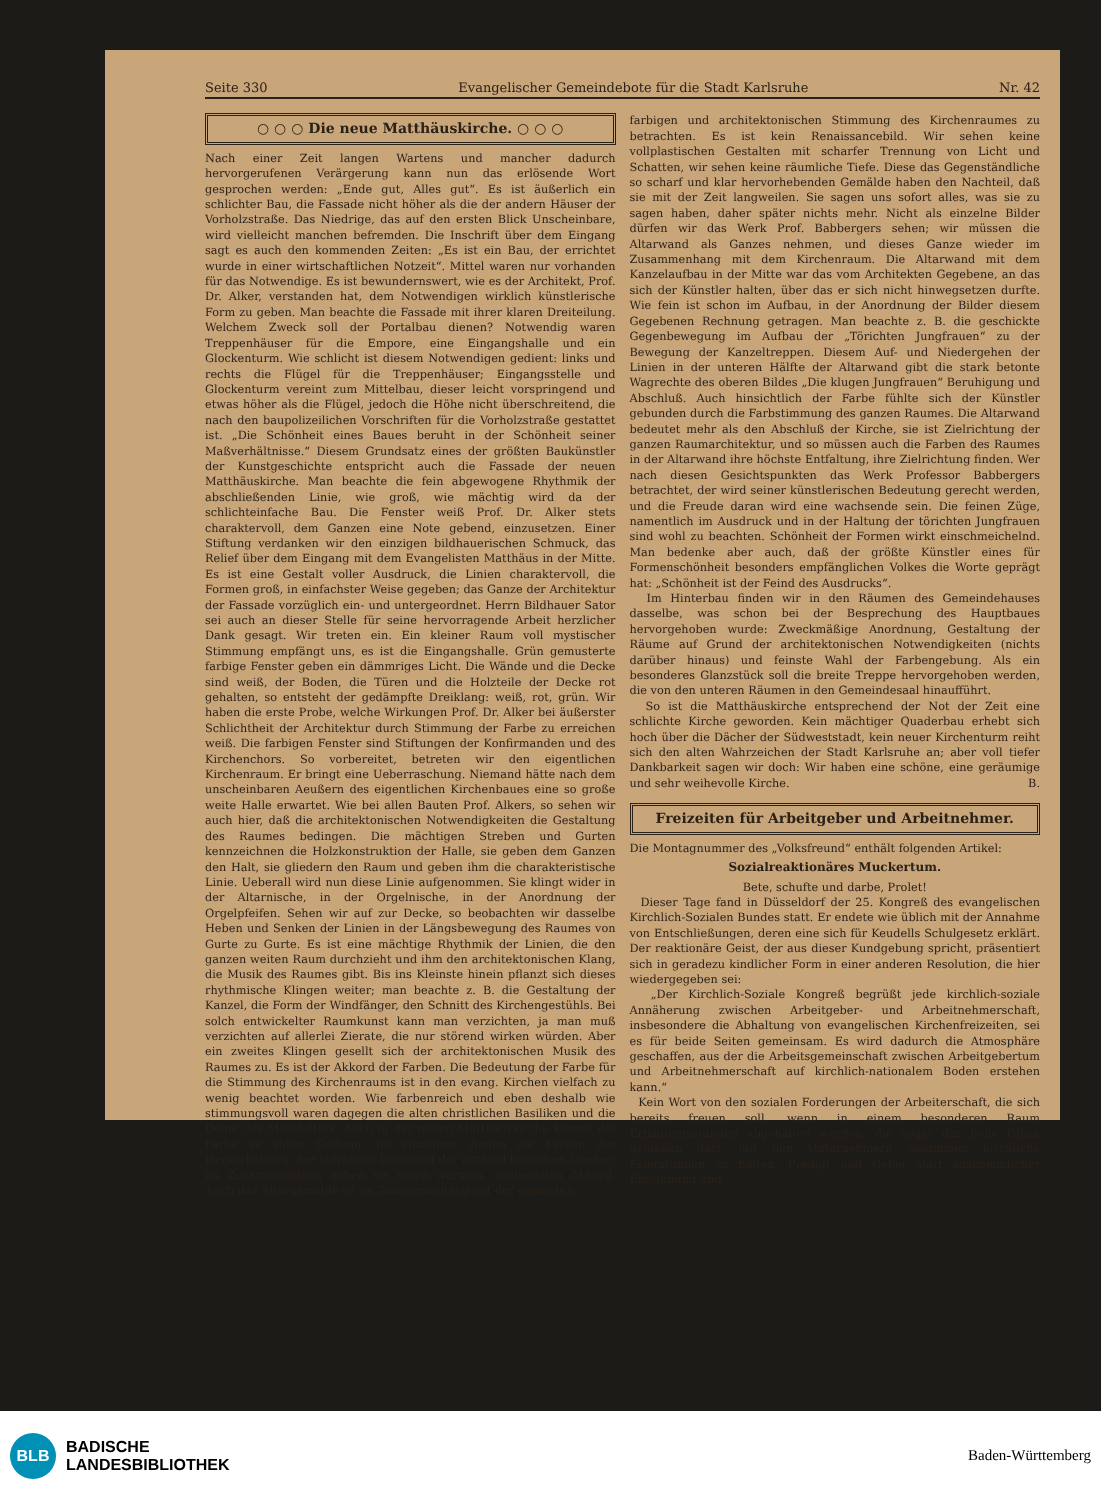Seite 330 Evangelischer Gemeindebote für die Stadt Karlsruhe Nr. 42
○ ○ ○ Die neue Matthäuskirche. ○ ○ ○
Nach einer Zeit langen Wartens und mancher dadurch hervorgerufenen Verärgerung kann nun das erlösende Wort gesprochen werden: „Ende gut, Alles gut“. Es ist äußerlich ein schlichter Bau, die Fassade nicht höher als die der andern Häuser der Vorholzstraße. Das Niedrige, das auf den ersten Blick Unscheinbare, wird vielleicht manchen befremden. Die Inschrift über dem Eingang sagt es auch den kommenden Zeiten: „Es ist ein Bau, der errichtet wurde in einer wirtschaftlichen Notzeit“. Mittel waren nur vorhanden für das Notwendige. Es ist bewundernswert, wie es der Architekt, Prof. Dr. Alker, verstanden hat, dem Notwendigen wirklich künstlerische Form zu geben. Man beachte die Fassade mit ihrer klaren Dreiteilung. Welchem Zweck soll der Portalbau dienen? Notwendig waren Treppenhäuser für die Empore, eine Eingangshalle und ein Glockenturm. Wie schlicht ist diesem Notwendigen gedient: links und rechts die Flügel für die Treppenhäuser; Eingangsstelle und Glockenturm vereint zum Mittelbau, dieser leicht vorspringend und etwas höher als die Flügel, jedoch die Höhe nicht überschreitend, die nach den baupolizeilichen Vorschriften für die Vorholzstraße gestattet ist. „Die Schönheit eines Baues beruht in der Schönheit seiner Maßverhältnisse.“ Diesem Grundsatz eines der größten Baukünstler der Kunstgeschichte entspricht auch die Fassade der neuen Matthäuskirche. Man beachte die fein abgewogene Rhythmik der abschließenden Linie, wie groß, wie mächtig wird da der schlichteinfache Bau. Die Fenster weiß Prof. Dr. Alker stets charaktervoll, dem Ganzen eine Note gebend, einzusetzen. Einer Stiftung verdanken wir den einzigen bildhauerischen Schmuck, das Relief über dem Eingang mit dem Evangelisten Matthäus in der Mitte. Es ist eine Gestalt voller Ausdruck, die Linien charaktervoll, die Formen groß, in einfachster Weise gegeben; das Ganze der Architektur der Fassade vorzüglich ein- und untergeordnet. Herrn Bildhauer Sator sei auch an dieser Stelle für seine hervorragende Arbeit herzlicher Dank gesagt. Wir treten ein. Ein kleiner Raum voll mystischer Stimmung empfängt uns, es ist die Eingangshalle. Grün gemusterte farbige Fenster geben ein dämmriges Licht. Die Wände und die Decke sind weiß, der Boden, die Türen und die Holzteile der Decke rot gehalten, so entsteht der gedämpfte Dreiklang: weiß, rot, grün. Wir haben die erste Probe, welche Wirkungen Prof. Dr. Alker bei äußerster Schlichtheit der Architektur durch Stimmung der Farbe zu erreichen weiß. Die farbigen Fenster sind Stiftungen der Konfirmanden und des Kirchenchors. So vorbereitet, betreten wir den eigentlichen Kirchenraum. Er bringt eine Ueberraschung. Niemand hätte nach dem unscheinbaren Aeußern des eigentlichen Kirchenbaues eine so große weite Halle erwartet. Wie bei allen Bauten Prof. Alkers, so sehen wir auch hier, daß die architektonischen Notwendigkeiten die Gestaltung des Raumes bedingen. Die mächtigen Streben und Gurten kennzeichnen die Holzkonstruktion der Halle, sie geben dem Ganzen den Halt, sie gliedern den Raum und geben ihm die charakteristische Linie. Ueberall wird nun diese Linie aufgenommen. Sie klingt wider in der Altarnische, in der Orgelnische, in der Anordnung der Orgelpfeifen. Sehen wir auf zur Decke, so beobachten wir dasselbe Heben und Senken der Linien in der Längsbewegung des Raumes von Gurte zu Gurte. Es ist eine mächtige Rhythmik der Linien, die den ganzen weiten Raum durchzieht und ihm den architektonischen Klang, die Musik des Raumes gibt. Bis ins Kleinste hinein pflanzt sich dieses rhythmische Klingen weiter; man beachte z. B. die Gestaltung der Kanzel, die Form der Windfänger, den Schnitt des Kirchengestühls. Bei solch entwickelter Raumkunst kann man verzichten, ja man muß verzichten auf allerlei Zierate, die nur störend wirken würden. Aber ein zweites Klingen gesellt sich der architektonischen Musik des Raumes zu. Es ist der Akkord der Farben. Die Bedeutung der Farbe für die Stimmung des Kirchenraums ist in den evang. Kirchen vielfach zu wenig beachtet worden. Wie farbenreich und eben deshalb wie stimmungsvoll waren dagegen die alten christlichen Basiliken und die Dome des Mittelalters. Auch in der neuen Matthäuskirche kommt die Farbe zu voller Geltung. Im einzelnen dienen die Farben der Hervorhebung, der stärkeren Betonung der architektonischen Glieder; im Zusammenklang geben sie einen warmen, weihevollen Akkord. Auch das Altargemälde ist im Zusammenhang mit der gesamten
farbigen und architektonischen Stimmung des Kirchenraumes zu betrachten. Es ist kein Renaissancebild. Wir sehen keine vollplastischen Gestalten mit scharfer Trennung von Licht und Schatten, wir sehen keine räumliche Tiefe. Diese das Gegenständliche so scharf und klar hervorhebenden Gemälde haben den Nachteil, daß sie mit der Zeit langweilen. Sie sagen uns sofort alles, was sie zu sagen haben, daher später nichts mehr. Nicht als einzelne Bilder dürfen wir das Werk Prof. Babbergers sehen; wir müssen die Altarwand als Ganzes nehmen, und dieses Ganze wieder im Zusammenhang mit dem Kirchenraum. Die Altarwand mit dem Kanzelaufbau in der Mitte war das vom Architekten Gegebene, an das sich der Künstler halten, über das er sich nicht hinwegsetzen durfte. Wie fein ist schon im Aufbau, in der Anordnung der Bilder diesem Gegebenen Rechnung getragen. Man beachte z. B. die geschickte Gegenbewegung im Aufbau der „Törichten Jungfrauen“ zu der Bewegung der Kanzeltreppen. Diesem Auf- und Niedergehen der Linien in der unteren Hälfte der Altarwand gibt die stark betonte Wagrechte des oberen Bildes „Die klugen Jungfrauen“ Beruhigung und Abschluß. Auch hinsichtlich der Farbe fühlte sich der Künstler gebunden durch die Farbstimmung des ganzen Raumes. Die Altarwand bedeutet mehr als den Abschluß der Kirche, sie ist Zielrichtung der ganzen Raumarchitektur, und so müssen auch die Farben des Raumes in der Altarwand ihre höchste Entfaltung, ihre Zielrichtung finden. Wer nach diesen Gesichtspunkten das Werk Professor Babbergers betrachtet, der wird seiner künstlerischen Bedeutung gerecht werden, und die Freude daran wird eine wachsende sein. Die feinen Züge, namentlich im Ausdruck und in der Haltung der törichten Jungfrauen sind wohl zu beachten. Schönheit der Formen wirkt einschmeichelnd. Man bedenke aber auch, daß der größte Künstler eines für Formenschönheit besonders empfänglichen Volkes die Worte geprägt hat: „Schönheit ist der Feind des Ausdrucks“.
Im Hinterbau finden wir in den Räumen des Gemeindehauses dasselbe, was schon bei der Besprechung des Hauptbaues hervorgehoben wurde: Zweckmäßige Anordnung, Gestaltung der Räume auf Grund der architektonischen Notwendigkeiten (nichts darüber hinaus) und feinste Wahl der Farbengebung. Als ein besonderes Glanzstück soll die breite Treppe hervorgehoben werden, die von den unteren Räumen in den Gemeindesaal hinaufführt.
So ist die Matthäuskirche entsprechend der Not der Zeit eine schlichte Kirche geworden. Kein mächtiger Quaderbau erhebt sich hoch über die Dächer der Südweststadt, kein neuer Kirchenturm reiht sich den alten Wahrzeichen der Stadt Karlsruhe an; aber voll tiefer Dankbarkeit sagen wir doch: Wir haben eine schöne, eine geräumige und sehr weihevolle Kirche. B.
Freizeiten für Arbeitgeber und Arbeitnehmer.
Die Montagnummer des „Volksfreund“ enthält folgenden Artikel:
Sozialreaktionäres Muckertum.
Bete, schufte und darbe, Prolet!
Dieser Tage fand in Düsseldorf der 25. Kongreß des evangelischen Kirchlich-Sozialen Bundes statt. Er endete wie üblich mit der Annahme von Entschließungen, deren eine sich für Keudells Schulgesetz erklärt. Der reaktionäre Geist, der aus dieser Kundgebung spricht, präsentiert sich in geradezu kindlicher Form in einer anderen Resolution, die hier wiedergegeben sei:
„Der Kirchlich-Soziale Kongreß begrüßt jede kirchlich-soziale Annäherung zwischen Arbeitgeber- und Arbeitnehmerschaft, insbesondere die Abhaltung von evangelischen Kirchenfreizeiten, sei es für beide Seiten gemeinsam. Es wird dadurch die Atmosphäre geschaffen, aus der die Arbeitsgemeinschaft zwischen Arbeitgebertum und Arbeitnehmerschaft auf kirchlich-nationalem Boden erstehen kann.“
Kein Wort von den sozialen Forderungen der Arbeiterschaft, die sich bereits freuen soll, wenn in einem besonderen Raum Erbauungsstunden abgehalten werden, die sogar das hohe Glück genießen darf, mit den Unternehmern zusammen kirchliche Feierstunden zu halten. Predigt und Gebet statt auskömmlicher Entlohnung und
BLB
BADISCHE
LANDESBIBLIOTHEK
Baden-Württemberg